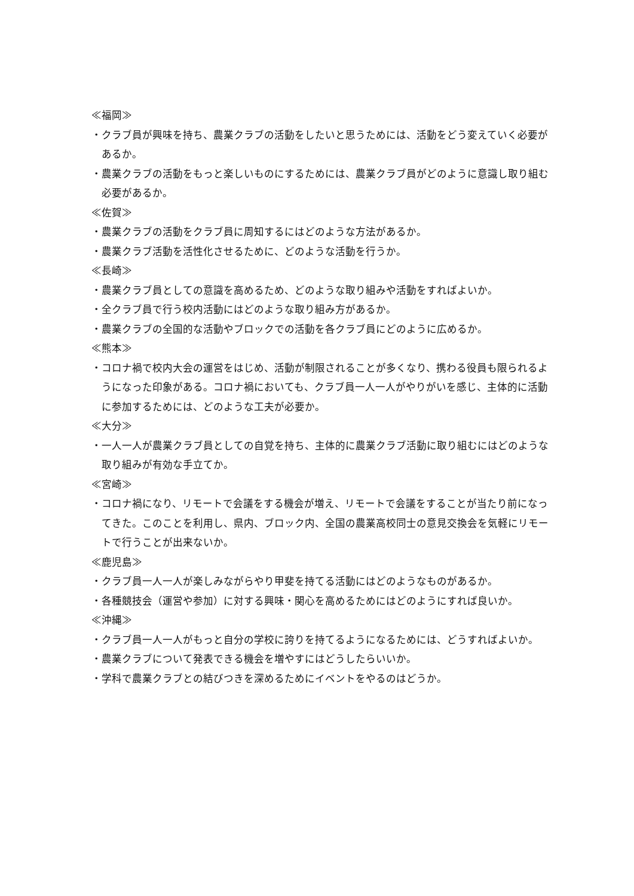≪福岡≫
・クラブ員が興味を持ち、農業クラブの活動をしたいと思うためには、活動をどう変えていく必要があるか。
・農業クラブの活動をもっと楽しいものにするためには、農業クラブ員がどのように意識し取り組む必要があるか。
≪佐賀≫
・農業クラブの活動をクラブ員に周知するにはどのような方法があるか。
・農業クラブ活動を活性化させるために、どのような活動を行うか。
≪長崎≫
・農業クラブ員としての意識を高めるため、どのような取り組みや活動をすればよいか。
・全クラブ員で行う校内活動にはどのような取り組み方があるか。
・農業クラブの全国的な活動やブロックでの活動を各クラブ員にどのように広めるか。
≪熊本≫
・コロナ禍で校内大会の運営をはじめ、活動が制限されることが多くなり、携わる役員も限られるようになった印象がある。コロナ禍においても、クラブ員一人一人がやりがいを感じ、主体的に活動に参加するためには、どのような工夫が必要か。
≪大分≫
・一人一人が農業クラブ員としての自覚を持ち、主体的に農業クラブ活動に取り組むにはどのような取り組みが有効な手立てか。
≪宮崎≫
・コロナ禍になり、リモートで会議をする機会が増え、リモートで会議をすることが当たり前になってきた。このことを利用し、県内、ブロック内、全国の農業高校同士の意見交換会を気軽にリモートで行うことが出来ないか。
≪鹿児島≫
・クラブ員一人一人が楽しみながらやり甲斐を持てる活動にはどのようなものがあるか。
・各種競技会（運営や参加）に対する興味・関心を高めるためにはどのようにすれば良いか。
≪沖縄≫
・クラブ員一人一人がもっと自分の学校に誇りを持てるようになるためには、どうすればよいか。
・農業クラブについて発表できる機会を増やすにはどうしたらいいか。
・学科で農業クラブとの結びつきを深めるためにイベントをやるのはどうか。